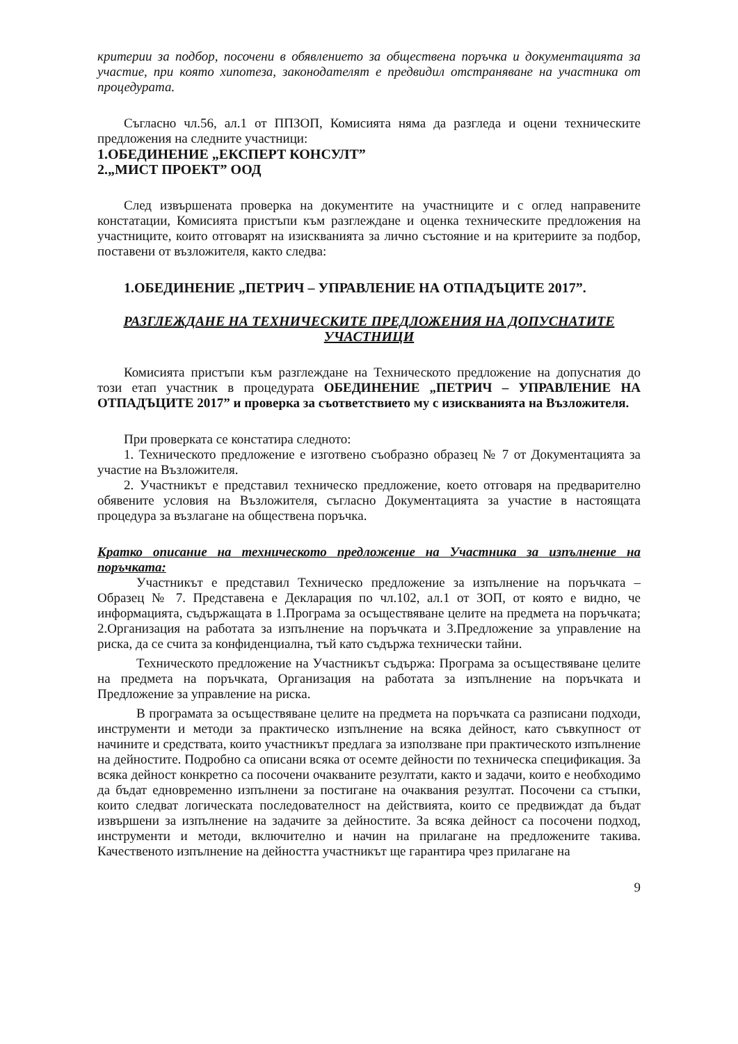критерии за подбор, посочени в обявлението за обществена поръчка и документацията за участие, при която хипотеза, законодателят е предвидил отстраняване на участника от процедурата.
Съгласно чл.56, ал.1 от ППЗОП, Комисията няма да разгледа и оцени техническите предложения на следните участници:
1.ОБЕДИНЕНИЕ „ЕКСПЕРТ КОНСУЛТ”
2.„МИСТ ПРОЕКТ” ООД
След извършената проверка на документите на участниците и с оглед направените констатации, Комисията пристъпи към разглеждане и оценка техническите предложения на участниците, които отговарят на изискванията за лично състояние и на критериите за подбор, поставени от възложителя, както следва:
1.ОБЕДИНЕНИЕ „ПЕТРИЧ – УПРАВЛЕНИЕ НА ОТПАДЪЦИТЕ 2017”.
РАЗГЛЕЖДАНЕ НА ТЕХНИЧЕСКИТЕ ПРЕДЛОЖЕНИЯ НА ДОПУСНАТИТЕ УЧАСТНИЦИ
Комисията пристъпи към разглеждане на Техническото предложение на допуснатия до този етап участник в процедурата ОБЕДИНЕНИЕ „ПЕТРИЧ – УПРАВЛЕНИЕ НА ОТПАДЪЦИТЕ 2017” и проверка за съответствието му с изискванията на Възложителя.
При проверката се констатира следното:
1. Техническото предложение е изготвено съобразно образец № 7 от Документацията за участие на Възложителя.
2. Участникът е представил техническо предложение, което отговаря на предварително обявените условия на Възложителя, съгласно Документацията за участие в настоящата процедура за възлагане на обществена поръчка.
Кратко описание на техническото предложение на Участника за изпълнение на поръчката:
Участникът е представил Техническо предложение за изпълнение на поръчката – Образец № 7. Представена е Декларация по чл.102, ал.1 от ЗОП, от която е видно, че информацията, съдържащата в 1.Програма за осъществяване целите на предмета на поръчката; 2.Организация на работата за изпълнение на поръчката и 3.Предложение за управление на риска, да се счита за конфиденциална, тъй като съдържа технически тайни.
Техническото предложение на Участникът съдържа: Програма за осъществяване целите на предмета на поръчката, Организация на работата за изпълнение на поръчката и Предложение за управление на риска.
В програмата за осъществяване целите на предмета на поръчката са разписани подходи, инструменти и методи за практическо изпълнение на всяка дейност, като съвкупност от начините и средствата, които участникът предлага за използване при практическото изпълнение на дейностите. Подробно са описани всяка от осемте дейности по техническа спецификация. За всяка дейност конкретно са посочени очакваните резултати, както и задачи, които е необходимо да бъдат едновременно изпълнени за постигане на очаквания резултат. Посочени са стъпки, които следват логическата последователност на действията, които се предвиждат да бъдат извършени за изпълнение на задачите за дейностите. За всяка дейност са посочени подход, инструменти и методи, включително и начин на прилагане на предложените такива. Качественото изпълнение на дейността участникът ще гарантира чрез прилагане на
9